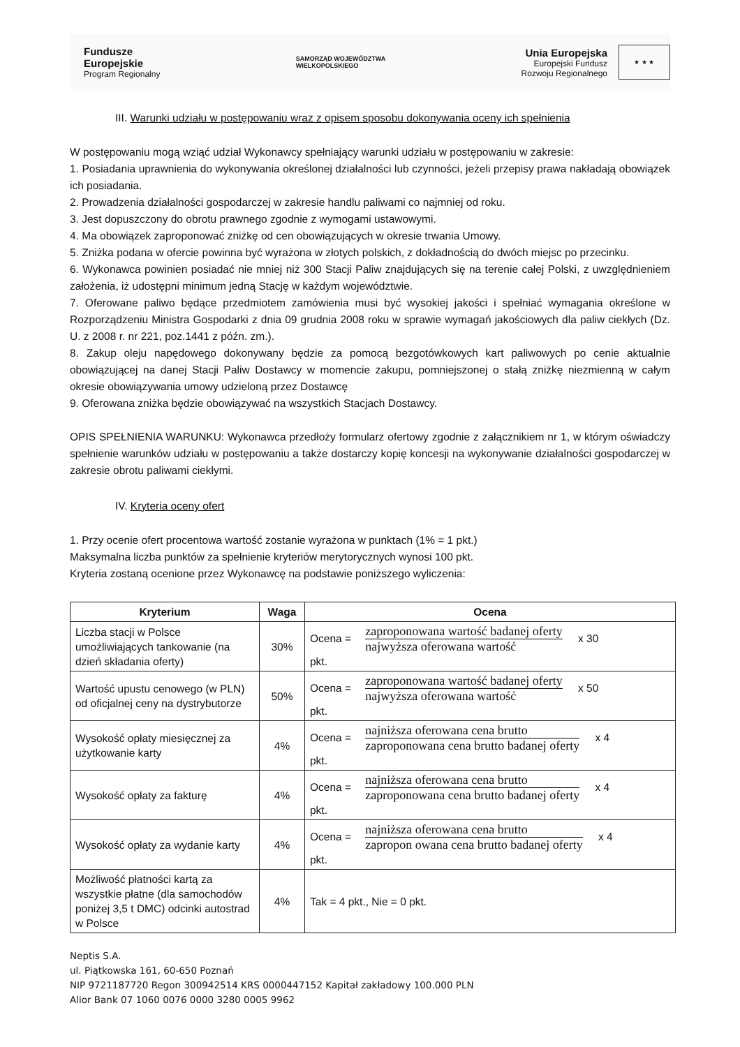Fundusze
Europejskie
Program Regionalny
SAMORZĄD WOJEWÓDZTWA
WIELKOPOLSKIEGO
Unia Europejska
Europejski Fundusz
Rozwoju Regionalnego
★ ★ ★
III. Warunki udziału w postępowaniu wraz z opisem sposobu dokonywania oceny ich spełnienia
W postępowaniu mogą wziąć udział Wykonawcy spełniający warunki udziału w postępowaniu w zakresie:
1. Posiadania uprawnienia do wykonywania określonej działalności lub czynności, jeżeli przepisy prawa nakładają obowiązek ich posiadania.
2. Prowadzenia działalności gospodarczej w zakresie handlu paliwami co najmniej od roku.
3. Jest dopuszczony do obrotu prawnego zgodnie z wymogami ustawowymi.
4. Ma obowiązek zaproponować zniżkę od cen obowiązujących w okresie trwania Umowy.
5. Zniżka podana w ofercie powinna być wyrażona w złotych polskich, z dokładnością do dwóch miejsc po przecinku.
6. Wykonawca powinien posiadać nie mniej niż 300 Stacji Paliw znajdujących się na terenie całej Polski, z uwzględnieniem założenia, iż udostępni minimum jedną Stację w każdym województwie.
7. Oferowane paliwo będące przedmiotem zamówienia musi być wysokiej jakości i spełniać wymagania określone w Rozporządzeniu Ministra Gospodarki z dnia 09 grudnia 2008 roku w sprawie wymagań jakościowych dla paliw ciekłych (Dz. U. z 2008 r. nr 221, poz.1441 z późn. zm.).
8. Zakup oleju napędowego dokonywany będzie za pomocą bezgotówkowych kart paliwowych po cenie aktualnie obowiązującej na danej Stacji Paliw Dostawcy w momencie zakupu, pomniejszonej o stałą zniżkę niezmienną w całym okresie obowiązywania umowy udzieloną przez Dostawcę
9. Oferowana zniżka będzie obowiązywać na wszystkich Stacjach Dostawcy.
OPIS SPEŁNIENIA WARUNKU: Wykonawca przedłoży formularz ofertowy zgodnie z załącznikiem nr 1, w którym oświadczy spełnienie warunków udziału w postępowaniu a także dostarczy kopię koncesji na wykonywanie działalności gospodarczej w zakresie obrotu paliwami ciekłymi.
IV. Kryteria oceny ofert
1. Przy ocenie ofert procentowa wartość zostanie wyrażona w punktach (1% = 1 pkt.)
Maksymalna liczba punktów za spełnienie kryteriów merytorycznych wynosi 100 pkt.
Kryteria zostaną ocenione przez Wykonawcę na podstawie poniższego wyliczenia:
| Kryterium | Waga | Ocena |
| --- | --- | --- |
| Liczba stacji w Polsce umożliwiających tankowanie (na dzień składania oferty) | 30% | Ocena = zaproponowana wartość badanej oferty najwyższa oferowana wartość x 30 pkt. |
| Wartość upustu cenowego (w PLN) od oficjalnej ceny na dystrybutorze | 50% | Ocena = zaproponowana wartość badanej oferty najwyższa oferowana wartość x 50 pkt. |
| Wysokość opłaty miesięcznej za użytkowanie karty | 4% | Ocena = najniższa oferowana cena brutto zaproponowana cena brutto badanej oferty x 4 pkt. |
| Wysokość opłaty za fakturę | 4% | Ocena = najniższa oferowana cena brutto zaproponowana cena brutto badanej oferty x 4 pkt. |
| Wysokość opłaty za wydanie karty | 4% | Ocena = najniższa oferowana cena brutto zapropon owana cena brutto badanej oferty x 4 pkt. |
| Możliwość płatności kartą za wszystkie płatne (dla samochodów poniżej 3,5 t DMC) odcinki autostrad w Polsce | 4% | Tak = 4 pkt., Nie = 0 pkt. |
Neptis S.A.
ul. Piątkowska 161, 60-650 Poznań
NIP 9721187720 Regon 300942514 KRS 0000447152 Kapitał zakładowy 100.000 PLN
Alior Bank 07 1060 0076 0000 3280 0005 9962